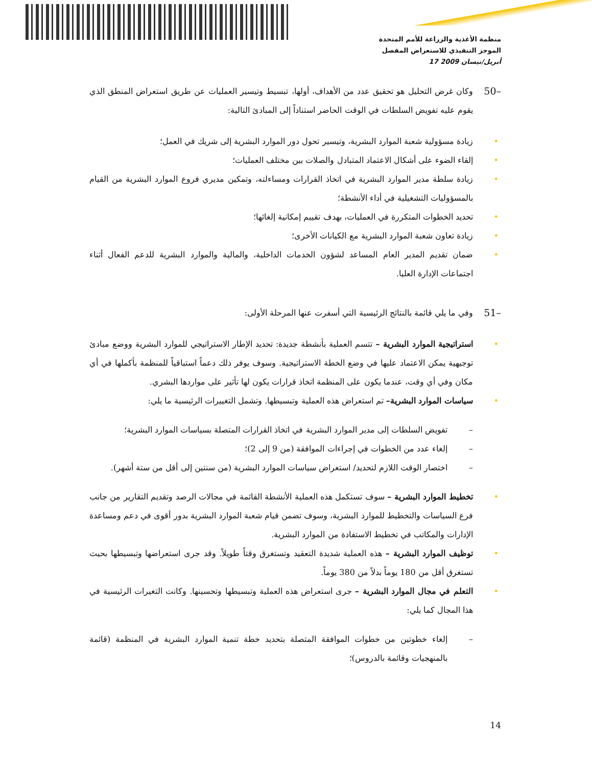منظمة الأغذية والزراعة للأمم المتحدة
الموجز التنفيذي للاستعراض المفصل
17 أبريل/نيسان 2009
50– وكان غرض التحليل هو تحقيق عدد من الأهداف، أولها، تبسيط وتيسير العمليات عن طريق استعراض المنطق الذي يقوم عليه تفويض السلطات في الوقت الحاضر استناداً إلى المبادئ التالية:
• زيادة مسؤولية شعبة الموارد البشرية، وتيسير تحول دور الموارد البشرية إلى شريك في العمل؛
• إلقاء الضوء على أشكال الاعتماد المتبادل والصلات بين مختلف العمليات؛
• زيادة سلطة مدير الموارد البشرية في اتخاذ القرارات ومساءلته، وتمكين مديري فروع الموارد البشرية من القيام بالمسؤوليات التشغيلية في أداء الأنشطة؛
• تحديد الخطوات المتكررة في العمليات، بهدف تقييم إمكانية إلغائها؛
• زيادة تعاون شعبة الموارد البشرية مع الكيانات الأخرى؛
• ضمان تقديم المدير العام المساعد لشؤون الخدمات الداخلية، والمالية والموارد البشرية للدعم الفعال أثناء اجتماعات الإدارة العليا.
51– وفي ما يلي قائمة بالنتائج الرئيسية التي أسفرت عنها المرحلة الأولى:
• استراتيجية الموارد البشرية – تتسم العملية بأنشطة جديدة: تحديد الإطار الاستراتيجي للموارد البشرية ووضع مبادئ توجيهية يمكن الاعتماد عليها في وضع الخطة الاستراتيجية. وسوف يوفر ذلك دعماً استباقياً للمنظمة بأكملها في أي مكان وفي أي وقت، عندما يكون على المنظمة اتخاذ قرارات يكون لها تأثير على مواردها البشري.
• سياسات الموارد البشرية– تم استعراض هذه العملية وتبسيطها. وتشمل التغييرات الرئيسية ما يلي:
– تفويض السلطات إلى مدير الموارد البشرية في اتخاذ القرارات المتصلة بسياسات الموارد البشرية؛
– إلغاء عدد من الخطوات في إجراءات الموافقة (من 9 إلى 2)؛
– اختصار الوقت اللازم لتحديد/ استعراض سياسات الموارد البشرية (من سنتين إلى أقل من ستة أشهر).
• تخطيط الموارد البشرية – سوف تستكمل هذه العملية الأنشطة القائمة في مجالات الرصد وتقديم التقارير من جانب فرع السياسات والتخطيط للموارد البشرية، وسوف تضمن قيام شعبة الموارد البشرية بدور أقوى في دعم ومساعدة الإدارات والمكاتب في تخطيط الاستفادة من الموارد البشرية.
• توظيف الموارد البشرية – هذه العملية شديدة التعقيد وتستغرق وقتاً طويلاً. وقد جرى استعراضها وتبسيطها بحيث تستغرق أقل من 180 يوماً بدلاً من 380 يوماً.
• التعلم في مجال الموارد البشرية – جرى استعراض هذه العملية وتبسيطها وتحسينها. وكانت التغيرات الرئيسية في هذا المجال كما يلي:
– إلغاء خطوتين من خطوات الموافقة المتصلة بتحديد خطة تنمية الموارد البشرية في المنظمة (قائمة بالمنهجيات وقائمة بالدروس)؛
14